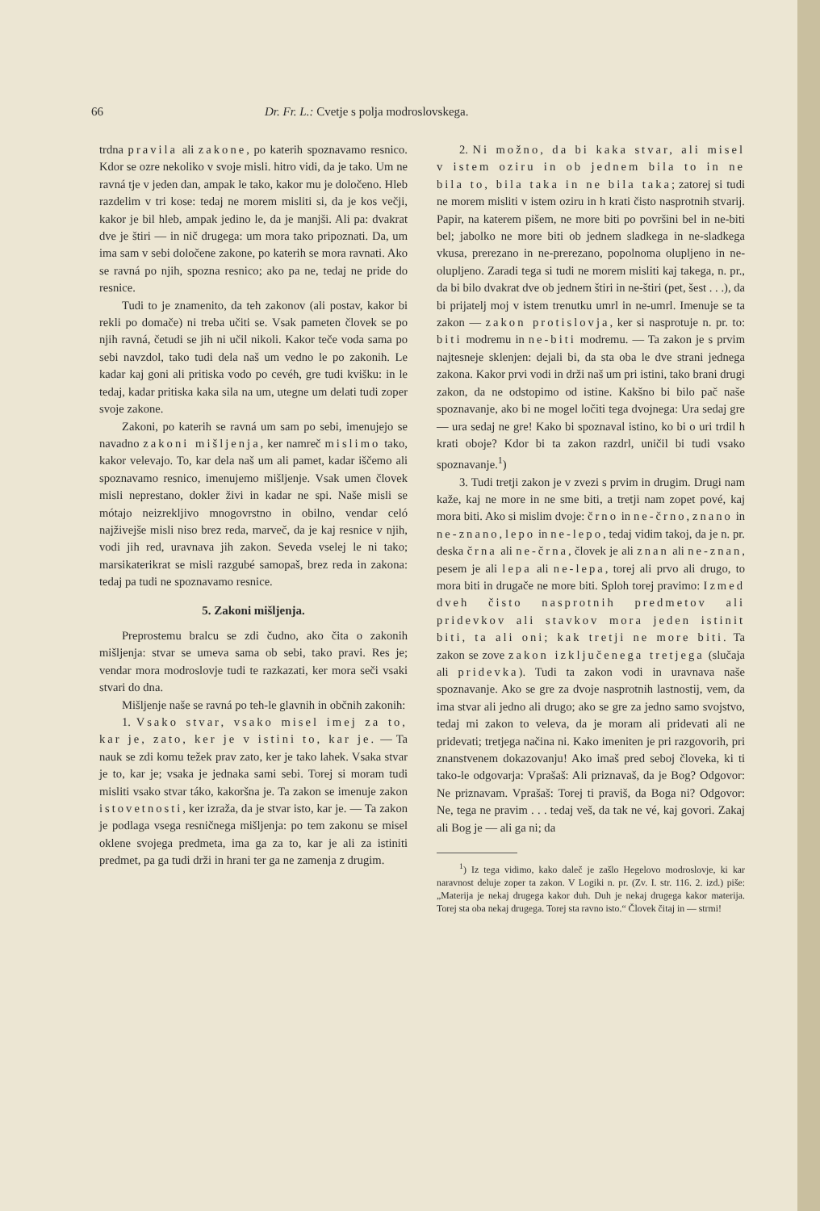66 Dr. Fr. L.: Cvetje s polja modroslovskega.
trdna pravila ali zakone, po katerih spoznavamo resnico. Kdor se ozre nekoliko v svoje misli. hitro vidi, da je tako. Um ne ravná tje v jeden dan, ampak le tako, kakor mu je določeno. Hleb razdelim v tri kose: tedaj ne morem misliti si, da je kos večji, kakor je bil hleb, ampak jedino le, da je manjši. Ali pa: dvakrat dve je štiri — in nič drugega: um mora tako pripoznati. Da, um ima sam v sebi določene zakone, po katerih se mora ravnati. Ako se ravná po njih, spozna resnico; ako pa ne, tedaj ne pride do resnice.
Tudi to je znamenito, da teh zakonov (ali postav, kakor bi rekli po domače) ni treba učiti se. Vsak pameten človek se po njih ravná, četudi se jih ni učil nikoli. Kakor teče voda sama po sebi navzdol, tako tudi dela naš um vedno le po zakonih. Le kadar kaj goni ali pritiska vodo po cevéh, gre tudi kvišku: in le tedaj, kadar pritiska kaka sila na um, utegne um delati tudi zoper svoje zakone.
Zakoni, po katerih se ravná um sam po sebi, imenujejo se navadno zakoni mišljenja, ker namreč mislimo tako, kakor velevajo. To, kar dela naš um ali pamet, kadar iščemo ali spoznavamo resnico, imenujemo mišljenje. Vsak umen človek misli neprestano, dokler živi in kadar ne spi. Naše misli se mótajo neizrekljivo mnogovrstno in obilno, vendar celó najživejše misli niso brez reda, marveč, da je kaj resnice v njih, vodi jih red, uravnava jih zakon. Seveda vselej le ni tako; marsikaterikrat se misli razgubé samopaš, brez reda in zakona: tedaj pa tudi ne spoznavamo resnice.
5. Zakoni mišljenja.
Preprostemu bralcu se zdi čudno, ako čita o zakonih mišljenja: stvar se umeva sama ob sebi, tako pravi. Res je; vendar mora modroslovje tudi te razkazati, ker mora seči vsaki stvari do dna.
Mišljenje naše se ravná po teh-le glavnih in občnih zakonih:
1. Vsako stvar, vsako misel imej za to, kar je, zato, ker je v istini to, kar je. — Ta nauk se zdi komu težek prav zato, ker je tako lahek. Vsaka stvar je to, kar je; vsaka je jednaka sami sebi. Torej si moram tudi misliti vsako stvar táko, kakoršna je. Ta zakon se imenuje zakon istovetnosti, ker izraža, da je stvar isto, kar je. — Ta zakon je podlaga vsega resničnega mišljenja: po tem zakonu se misel oklene svojega predmeta, ima ga za to, kar je ali za istiniti predmet, pa ga tudi drži in hrani ter ga ne zamenja z drugim.
2. Ni možno, da bi kaka stvar, ali misel v istem oziru in ob jednem bila to in ne bila to, bila taka in ne bila taka; zatorej si tudi ne morem misliti v istem oziru in h krati čisto nasprotnih stvarij. Papir, na katerem pišem, ne more biti po površini bel in ne-biti bel; jabolko ne more biti ob jednem sladkega in ne-sladkega vkusa, prerezano in ne-prerezano, popolnoma olupljeno in ne-olupljeno. Zaradi tega si tudi ne morem misliti kaj takega, n. pr., da bi bilo dvakrat dve ob jednem štiri in ne-štiri (pet, šest . . .), da bi prijatelj moj v istem trenutku umrl in ne-umrl. Imenuje se ta zakon — zakon protislovja, ker si nasprotuje n. pr. to: biti modremu in ne-biti modremu. — Ta zakon je s prvim najtesneje sklenjen: dejali bi, da sta oba le dve strani jednega zakona. Kakor prvi vodi in drži naš um pri istini, tako brani drugi zakon, da ne odstopimo od istine. Kakšno bi bilo pač naše spoznavanje, ako bi ne mogel ločiti tega dvojnega: Ura sedaj gre — ura sedaj ne gre! Kako bi spoznaval istino, ko bi o uri trdil h krati oboje? Kdor bi ta zakon razdrl, uničil bi tudi vsako spoznavanje.<sup>1</sup>)
3. Tudi tretji zakon je v zvezi s prvim in drugim. Drugi nam kaže, kaj ne more in ne sme biti, a tretji nam zopet pové, kaj mora biti. Ako si mislim dvoje: črno in ne-črno, znano in ne-znano, lepo in ne-lepo, tedaj vidim takoj, da je n. pr. deska črna ali ne-črna, človek je ali znan ali ne-znan, pesem je ali lepa ali ne-lepa, torej ali prvo ali drugo, to mora biti in drugače ne more biti. Sploh torej pravimo: Izmed dveh čisto nasprotnih predmetov ali pridevkov ali stavkov mora jeden istinit biti, ta ali oni; kak tretji ne more biti. Ta zakon se zove zakon izključenega tretjega (slučaja ali pridevka). Tudi ta zakon vodi in uravnava naše spoznavanje. Ako se gre za dvoje nasprotnih lastnostij, vem, da ima stvar ali jedno ali drugo; ako se gre za jedno samo svojstvo, tedaj mi zakon to veleva, da je moram ali pridevati ali ne pridevati; tretjega načina ni. Kako imeniten je pri razgovorih, pri znanstvenem dokazovanju! Ako imaš pred seboj človeka, ki ti tako-le odgovarja: Vprašaš: Ali priznavaš, da je Bog? Odgovor: Ne priznavam. Vprašaš: Torej ti praviš, da Boga ni? Odgovor: Ne, tega ne pravim . . . tedaj veš, da tak ne vé, kaj govori. Zakaj ali Bog je — ali ga ni; da
<sup>1</sup>) Iz tega vidimo, kako daleč je zašlo Hegelovo modroslovje, ki kar naravnost deluje zoper ta zakon. V Logiki n. pr. (Zv. I. str. 116. 2. izd.) piše: „Materija je nekaj drugega kakor duh. Duh je nekaj drugega kakor materija. Torej sta oba nekaj drugega. Torej sta ravno isto.“ Človek čitaj in — strmi!